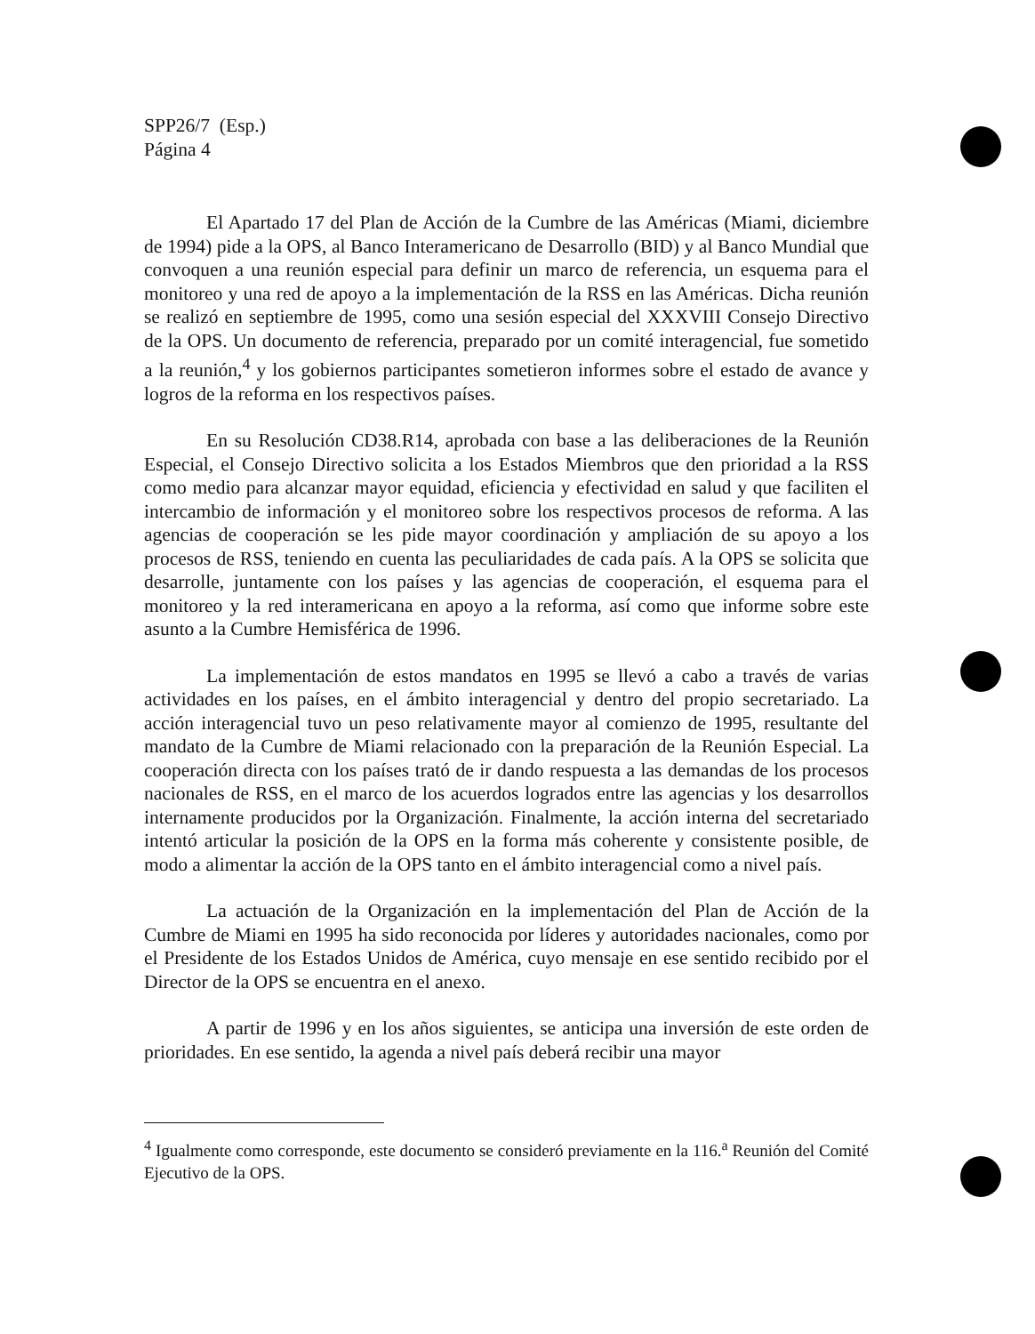SPP26/7 (Esp.)
Página 4
El Apartado 17 del Plan de Acción de la Cumbre de las Américas (Miami, diciembre de 1994) pide a la OPS, al Banco Interamericano de Desarrollo (BID) y al Banco Mundial que convoquen a una reunión especial para definir un marco de referencia, un esquema para el monitoreo y una red de apoyo a la implementación de la RSS en las Américas. Dicha reunión se realizó en septiembre de 1995, como una sesión especial del XXXVIII Consejo Directivo de la OPS. Un documento de referencia, preparado por un comité interagencial, fue sometido a la reunión,<sup>4</sup> y los gobiernos participantes sometieron informes sobre el estado de avance y logros de la reforma en los respectivos países.
En su Resolución CD38.R14, aprobada con base a las deliberaciones de la Reunión Especial, el Consejo Directivo solicita a los Estados Miembros que den prioridad a la RSS como medio para alcanzar mayor equidad, eficiencia y efectividad en salud y que faciliten el intercambio de información y el monitoreo sobre los respectivos procesos de reforma. A las agencias de cooperación se les pide mayor coordinación y ampliación de su apoyo a los procesos de RSS, teniendo en cuenta las peculiaridades de cada país. A la OPS se solicita que desarrolle, juntamente con los países y las agencias de cooperación, el esquema para el monitoreo y la red interamericana en apoyo a la reforma, así como que informe sobre este asunto a la Cumbre Hemisférica de 1996.
La implementación de estos mandatos en 1995 se llevó a cabo a través de varias actividades en los países, en el ámbito interagencial y dentro del propio secretariado. La acción interagencial tuvo un peso relativamente mayor al comienzo de 1995, resultante del mandato de la Cumbre de Miami relacionado con la preparación de la Reunión Especial. La cooperación directa con los países trató de ir dando respuesta a las demandas de los procesos nacionales de RSS, en el marco de los acuerdos logrados entre las agencias y los desarrollos internamente producidos por la Organización. Finalmente, la acción interna del secretariado intentó articular la posición de la OPS en la forma más coherente y consistente posible, de modo a alimentar la acción de la OPS tanto en el ámbito interagencial como a nivel país.
La actuación de la Organización en la implementación del Plan de Acción de la Cumbre de Miami en 1995 ha sido reconocida por líderes y autoridades nacionales, como por el Presidente de los Estados Unidos de América, cuyo mensaje en ese sentido recibido por el Director de la OPS se encuentra en el anexo.
A partir de 1996 y en los años siguientes, se anticipa una inversión de este orden de prioridades. En ese sentido, la agenda a nivel país deberá recibir una mayor
<sup>4</sup> Igualmente como corresponde, este documento se consideró previamente en la 116.<sup>a</sup> Reunión del Comité Ejecutivo de la OPS.